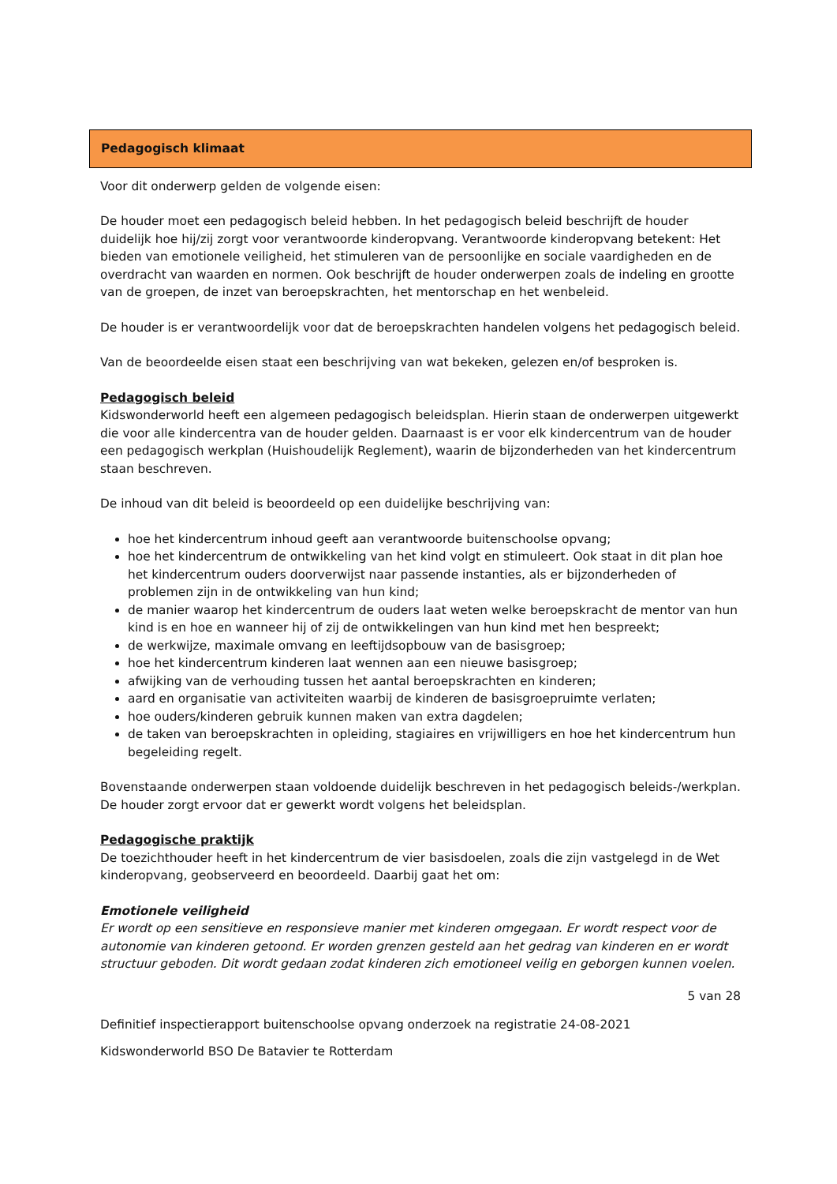Pedagogisch klimaat
Voor dit onderwerp gelden de volgende eisen:
De houder moet een pedagogisch beleid hebben. In het pedagogisch beleid beschrijft de houder duidelijk hoe hij/zij zorgt voor verantwoorde kinderopvang. Verantwoorde kinderopvang betekent: Het bieden van emotionele veiligheid, het stimuleren van de persoonlijke en sociale vaardigheden en de overdracht van waarden en normen. Ook beschrijft de houder onderwerpen zoals de indeling en grootte van de groepen, de inzet van beroepskrachten, het mentorschap en het wenbeleid.
De houder is er verantwoordelijk voor dat de beroepskrachten handelen volgens het pedagogisch beleid.
Van de beoordeelde eisen staat een beschrijving van wat bekeken, gelezen en/of besproken is.
Pedagogisch beleid
Kidswonderworld heeft een algemeen pedagogisch beleidsplan. Hierin staan de onderwerpen uitgewerkt die voor alle kindercentra van de houder gelden. Daarnaast is er voor elk kindercentrum van de houder een pedagogisch werkplan (Huishoudelijk Reglement), waarin de bijzonderheden van het kindercentrum staan beschreven.
De inhoud van dit beleid is beoordeeld op een duidelijke beschrijving van:
hoe het kindercentrum inhoud geeft aan verantwoorde buitenschoolse opvang;
hoe het kindercentrum de ontwikkeling van het kind volgt en stimuleert. Ook staat in dit plan hoe het kindercentrum ouders doorverwijst naar passende instanties, als er bijzonderheden of problemen zijn in de ontwikkeling van hun kind;
de manier waarop het kindercentrum de ouders laat weten welke beroepskracht de mentor van hun kind is en hoe en wanneer hij of zij de ontwikkelingen van hun kind met hen bespreekt;
de werkwijze, maximale omvang en leeftijdsopbouw van de basisgroep;
hoe het kindercentrum kinderen laat wennen aan een nieuwe basisgroep;
afwijking van de verhouding tussen het aantal beroepskrachten en kinderen;
aard en organisatie van activiteiten waarbij de kinderen de basisgroepruimte verlaten;
hoe ouders/kinderen gebruik kunnen maken van extra dagdelen;
de taken van beroepskrachten in opleiding, stagiaires en vrijwilligers en hoe het kindercentrum hun begeleiding regelt.
Bovenstaande onderwerpen staan voldoende duidelijk beschreven in het pedagogisch beleids-/werkplan. De houder zorgt ervoor dat er gewerkt wordt volgens het beleidsplan.
Pedagogische praktijk
De toezichthouder heeft in het kindercentrum de vier basisdoelen, zoals die zijn vastgelegd in de Wet kinderopvang, geobserveerd en beoordeeld. Daarbij gaat het om:
Emotionele veiligheid
Er wordt op een sensitieve en responsieve manier met kinderen omgegaan. Er wordt respect voor de autonomie van kinderen getoond. Er worden grenzen gesteld aan het gedrag van kinderen en er wordt structuur geboden. Dit wordt gedaan zodat kinderen zich emotioneel veilig en geborgen kunnen voelen.
5 van 28
Definitief inspectierapport buitenschoolse opvang onderzoek na registratie 24-08-2021
Kidswonderworld BSO De Batavier te Rotterdam